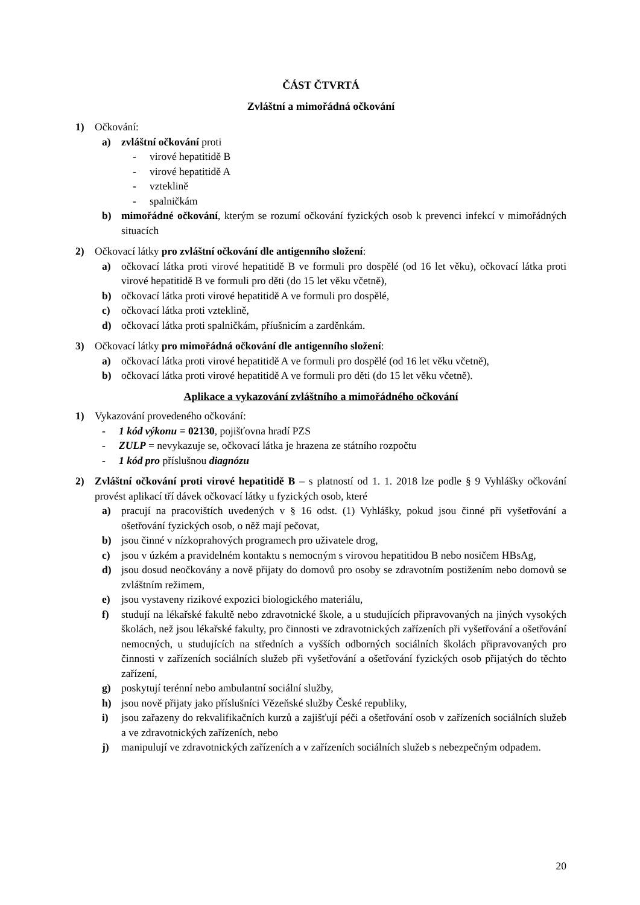ČÁST ČTVRTÁ
Zvláštní a mimořádná očkování
1) Očkování:
a) zvláštní očkování proti
- virové hepatitidě B
- virové hepatitidě A
- vzteklině
- spalničkám
b) mimořádné očkování, kterým se rozumí očkování fyzických osob k prevenci infekcí v mimořádných situacích
2) Očkovací látky pro zvláštní očkování dle antigenního složení:
a) očkovací látka proti virové hepatitidě B ve formuli pro dospělé (od 16 let věku), očkovací látka proti virové hepatitidě B ve formuli pro děti (do 15 let věku včetně),
b) očkovací látka proti virové hepatitidě A ve formuli pro dospělé,
c) očkovací látka proti vzteklině,
d) očkovací látka proti spalničkám, příušnicím a zarděnkám.
3) Očkovací látky pro mimořádná očkování dle antigenního složení:
a) očkovací látka proti virové hepatitidě A ve formuli pro dospělé (od 16 let věku včetně),
b) očkovací látka proti virové hepatitidě A ve formuli pro děti (do 15 let věku včetně).
Aplikace a vykazování zvláštního a mimořádného očkování
1) Vykazování provedeného očkování:
- 1 kód výkonu = 02130, pojišťovna hradí PZS
- ZULP = nevykazuje se, očkovací látka je hrazena ze státního rozpočtu
- 1 kód pro příslušnou diagnózu
2) Zvláštní očkování proti virové hepatitidě B – s platností od 1. 1. 2018 lze podle § 9 Vyhlášky očkování provést aplikací tří dávek očkovací látky u fyzických osob, které
a) pracují na pracovištích uvedených v § 16 odst. (1) Vyhlášky, pokud jsou činné při vyšetřování a ošetřování fyzických osob, o něž mají pečovat,
b) jsou činné v nízkoprahových programech pro uživatele drog,
c) jsou v úzkém a pravidelném kontaktu s nemocným s virovou hepatitidou B nebo nosičem HBsAg,
d) jsou dosud neočkovány a nově přijaty do domovů pro osoby se zdravotním postižením nebo domovů se zvláštním režimem,
e) jsou vystaveny rizikové expozici biologického materiálu,
f) studují na lékařské fakultě nebo zdravotnické škole, a u studujících připravovaných na jiných vysokých školách, než jsou lékařské fakulty, pro činnosti ve zdravotnických zařízeních při vyšetřování a ošetřování nemocných, u studujících na středních a vyšších odborných sociálních školách připravovaných pro činnosti v zařízeních sociálních služeb při vyšetřování a ošetřování fyzických osob přijatých do těchto zařízení,
g) poskytují terénní nebo ambulantní sociální služby,
h) jsou nově přijaty jako příslušníci Vězeňské služby České republiky,
i) jsou zařazeny do rekvalifikačních kurzů a zajišťují péči a ošetřování osob v zařízeních sociálních služeb a ve zdravotnických zařízeních, nebo
j) manipulují ve zdravotnických zařízeních a v zařízeních sociálních služeb s nebezpečným odpadem.
20